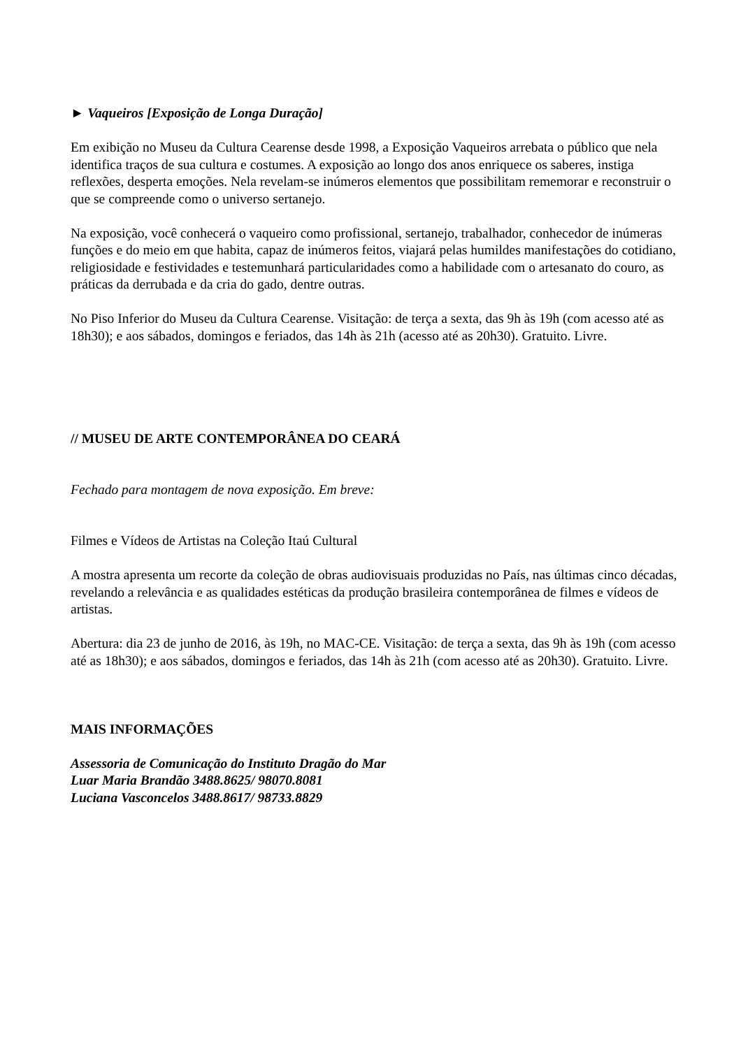► Vaqueiros [Exposição de Longa Duração]
Em exibição no Museu da Cultura Cearense desde 1998, a Exposição Vaqueiros arrebata o público que nela identifica traços de sua cultura e costumes. A exposição ao longo dos anos enriquece os saberes, instiga reflexões, desperta emoções. Nela revelam-se inúmeros elementos que possibilitam rememorar e reconstruir o que se compreende como o universo sertanejo.
Na exposição, você conhecerá o vaqueiro como profissional, sertanejo, trabalhador, conhecedor de inúmeras funções e do meio em que habita, capaz de inúmeros feitos, viajará pelas humildes manifestações do cotidiano, religiosidade e festividades e testemunhará particularidades como a habilidade com o artesanato do couro, as práticas da derrubada e da cria do gado, dentre outras.
No Piso Inferior do Museu da Cultura Cearense. Visitação: de terça a sexta, das 9h às 19h (com acesso até as 18h30); e aos sábados, domingos e feriados, das 14h às 21h (acesso até as 20h30). Gratuito. Livre.
// MUSEU DE ARTE CONTEMPORÂNEA DO CEARÁ
Fechado para montagem de nova exposição. Em breve:
Filmes e Vídeos de Artistas na Coleção Itaú Cultural
A mostra apresenta um recorte da coleção de obras audiovisuais produzidas no País, nas últimas cinco décadas, revelando a relevância e as qualidades estéticas da produção brasileira contemporânea de filmes e vídeos de artistas.
Abertura: dia 23 de junho de 2016, às 19h, no MAC-CE. Visitação: de terça a sexta, das 9h às 19h (com acesso até as 18h30); e aos sábados, domingos e feriados, das 14h às 21h (com acesso até as 20h30). Gratuito. Livre.
MAIS INFORMAÇÕES
Assessoria de Comunicação do Instituto Dragão do Mar
Luar Maria Brandão 3488.8625/ 98070.8081
Luciana Vasconcelos 3488.8617/ 98733.8829